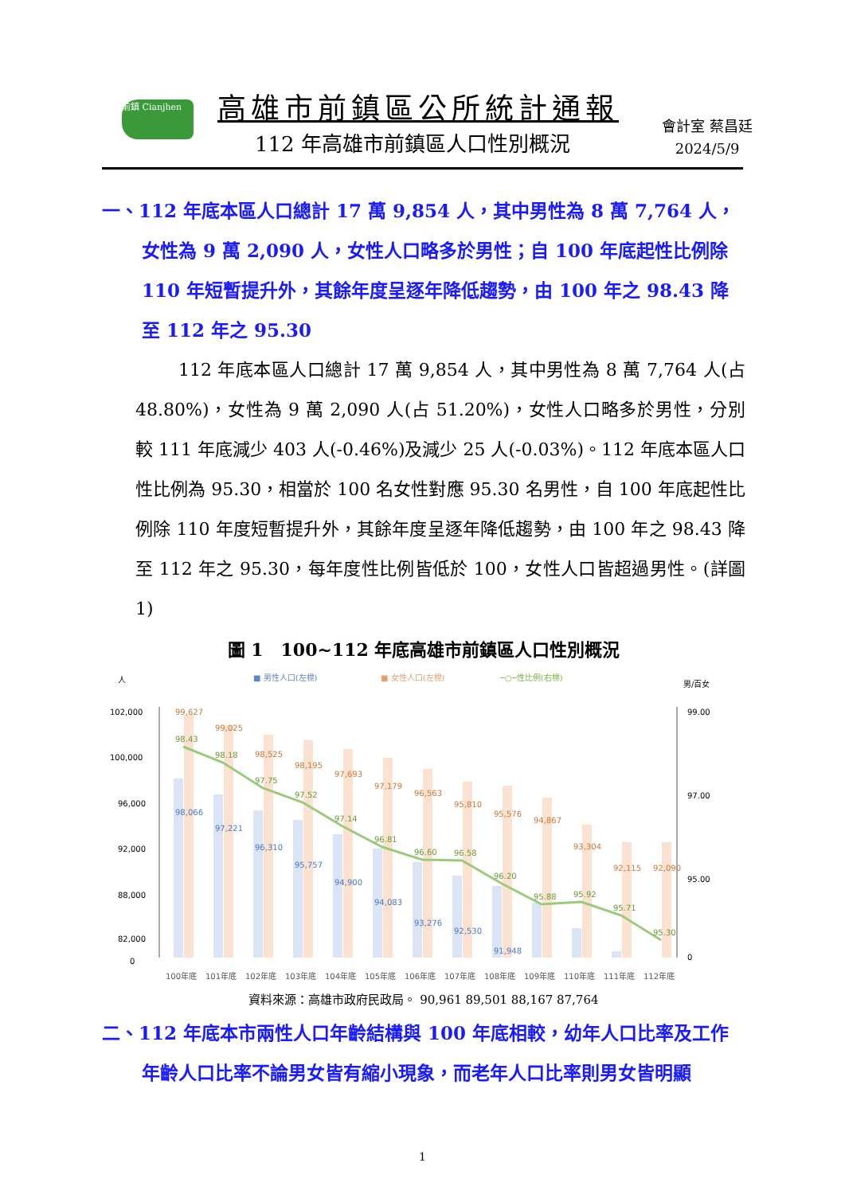前鎮 Cianjhen 高雄市前鎮區公所統計通報
112 年高雄市前鎮區人口性別概況
會計室 蔡昌廷
2024/5/9
一、112 年底本區人口總計 17 萬 9,854 人，其中男性為 8 萬 7,764 人，女性為 9 萬 2,090 人，女性人口略多於男性；自 100 年底起性比例除 110 年短暫提升外，其餘年度呈逐年降低趨勢，由 100 年之 98.43 降至 112 年之 95.30
112 年底本區人口總計 17 萬 9,854 人，其中男性為 8 萬 7,764 人(占 48.80%)，女性為 9 萬 2,090 人(占 51.20%)，女性人口略多於男性，分別較 111 年底減少 403 人(-0.46%)及減少 25 人(-0.03%)。112 年底本區人口性比例為 95.30，相當於 100 名女性對應 95.30 名男性，自 100 年底起性比例除 110 年度短暫提升外，其餘年度呈逐年降低趨勢，由 100 年之 98.43 降至 112 年之 95.30，每年度性比例皆低於 100，女性人口皆超過男性。(詳圖 1)
圖 1　100~112 年底高雄市前鎮區人口性別概況
人
■ 男性人口(左標)
■ 女性人口(左標)
─○─性比例(右標)
男/百女
102,000
100,000
96,000
92,000
88,000
82,000
0
99.00
97.00
95.00
0
98.43
98.18
97.75
97.52
97.14
96.81
96.60
96.58
96.20
95.88
95.92
95.71
95.30
99,627
99,025
98,525
98,195
97,693
97,179
96,563
95,810
95,576
94,867
93,304
92,115
92,090
98,066
97,221
96,310
95,757
94,900
94,083
93,276
92,530
91,948
.
.
100年底
101年底
102年底
103年底
104年底
105年底
106年底
107年底
108年底
109年底
110年底
111年底
112年底
資料來源：高雄市政府民政局。 90,961 89,501 88,167 87,764
二、112 年底本市兩性人口年齡結構與 100 年底相較，幼年人口比率及工作年齡人口比率不論男女皆有縮小現象，而老年人口比率則男女皆明顯
1